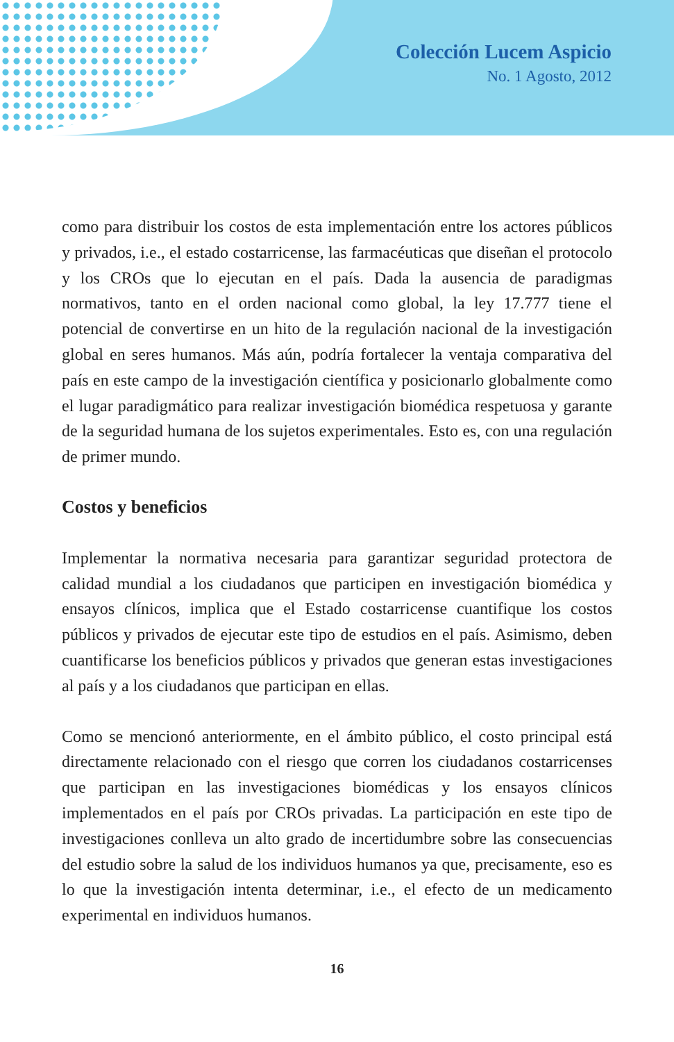Colección Lucem Aspicio
No. 1 Agosto, 2012
como para distribuir los costos de esta implementación entre los actores públicos y privados, i.e., el estado costarricense, las farmacéuticas que diseñan el protocolo y los CROs que lo ejecutan en el país. Dada la ausencia de paradigmas normativos, tanto en el orden nacional como global, la ley 17.777 tiene el potencial de convertirse en un hito de la regulación nacional de la investigación global en seres humanos. Más aún, podría fortalecer la ventaja comparativa del país en este campo de la investigación científica y posicionarlo globalmente como el lugar paradigmático para realizar investigación biomédica respetuosa y garante de la seguridad humana de los sujetos experimentales. Esto es, con una regulación de primer mundo.
Costos y beneficios
Implementar la normativa necesaria para garantizar seguridad protectora de calidad mundial a los ciudadanos que participen en investigación biomédica y ensayos clínicos, implica que el Estado costarricense cuantifique los costos públicos y privados de ejecutar este tipo de estudios en el país. Asimismo, deben cuantificarse los beneficios públicos y privados que generan estas investigaciones al país y a los ciudadanos que participan en ellas.
Como se mencionó anteriormente, en el ámbito público, el costo principal está directamente relacionado con el riesgo que corren los ciudadanos costarricenses que participan en las investigaciones biomédicas y los ensayos clínicos implementados en el país por CROs privadas. La participación en este tipo de investigaciones conlleva un alto grado de incertidumbre sobre las consecuencias del estudio sobre la salud de los individuos humanos ya que, precisamente, eso es lo que la investigación intenta determinar, i.e., el efecto de un medicamento experimental en individuos humanos.
16